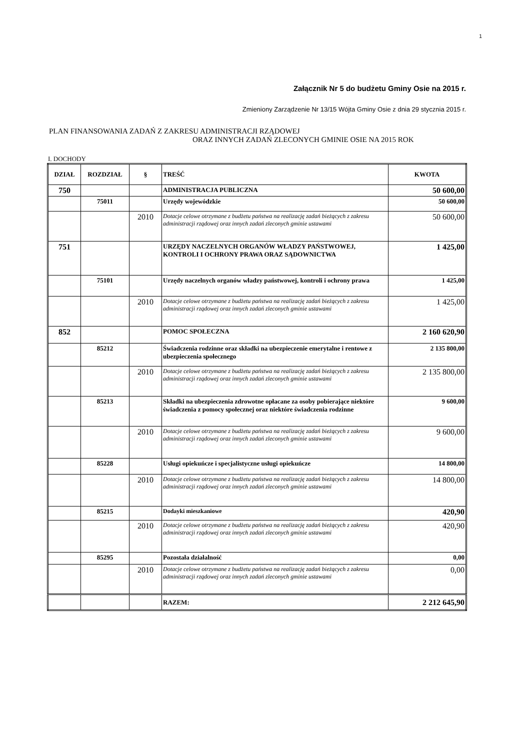1
Załącznik Nr 5 do budżetu Gminy Osie na 2015 r.
Zmieniony Zarządzenie Nr 13/15 Wójta Gminy Osie z dnia 29 stycznia 2015 r.
PLAN FINANSOWANIA ZADAŃ Z ZAKRESU ADMINISTRACJI RZĄDOWEJ
ORAZ INNYCH ZADAŃ ZLECONYCH GMINIE OSIE NA 2015 ROK
I. DOCHODY
| DZIAŁ | ROZDZIAŁ | § | TREŚĆ | KWOTA |
| --- | --- | --- | --- | --- |
| 750 | | | ADMINISTRACJA PUBLICZNA | 50 600,00 |
| | 75011 | | Urzędy wojewódzkie | 50 600,00 |
| | | 2010 | Dotacje celowe otrzymane z budżetu państwa na realizację zadań bieżących z zakresu administracji rządowej oraz innych zadań zleconych gminie ustawami | 50 600,00 |
| 751 | | | URZĘDY NACZELNYCH ORGANÓW WŁADZY PAŃSTWOWEJ, KONTROLI I OCHRONY PRAWA ORAZ SĄDOWNICTWA | 1 425,00 |
| | 75101 | | Urzędy naczelnych organów władzy państwowej, kontroli i ochrony prawa | 1 425,00 |
| | | 2010 | Dotacje celowe otrzymane z budżetu państwa na realizację zadań bieżących z zakresu administracji rządowej oraz innych zadań zleconych gminie ustawami | 1 425,00 |
| 852 | | | POMOC SPOŁECZNA | 2 160 620,90 |
| | 85212 | | Świadczenia rodzinne oraz składki na ubezpieczenie emerytalne i rentowe z ubezpieczenia społecznego | 2 135 800,00 |
| | | 2010 | Dotacje celowe otrzymane z budżetu państwa na realizację zadań bieżących z zakresu administracji rządowej oraz innych zadań zleconych gminie ustawami | 2 135 800,00 |
| | 85213 | | Składki na ubezpieczenia zdrowotne opłacane za osoby pobierające niektóre świadczenia z pomocy społecznej oraz niektóre świadczenia rodzinne | 9 600,00 |
| | | 2010 | Dotacje celowe otrzymane z budżetu państwa na realizację zadań bieżących z zakresu administracji rządowej oraz innych zadań zleconych gminie ustawami | 9 600,00 |
| | 85228 | | Usługi opiekuńcze i specjalistyczne usługi opiekuńcze | 14 800,00 |
| | | 2010 | Dotacje celowe otrzymane z budżetu państwa na realizację zadań bieżących z zakresu administracji rządowej oraz innych zadań zleconych gminie ustawami | 14 800,00 |
| | 85215 | | Dodayki mieszkaniowe | 420,90 |
| | | 2010 | Dotacje celowe otrzymane z budżetu państwa na realizację zadań bieżących z zakresu administracji rządowej oraz innych zadań zleconych gminie ustawami | 420,90 |
| | 85295 | | Pozostała działalność | 0,00 |
| | | 2010 | Dotacje celowe otrzymane z budżetu państwa na realizację zadań bieżących z zakresu administracji rządowej oraz innych zadań zleconych gminie ustawami | 0,00 |
| | | | RAZEM: | 2 212 645,90 |